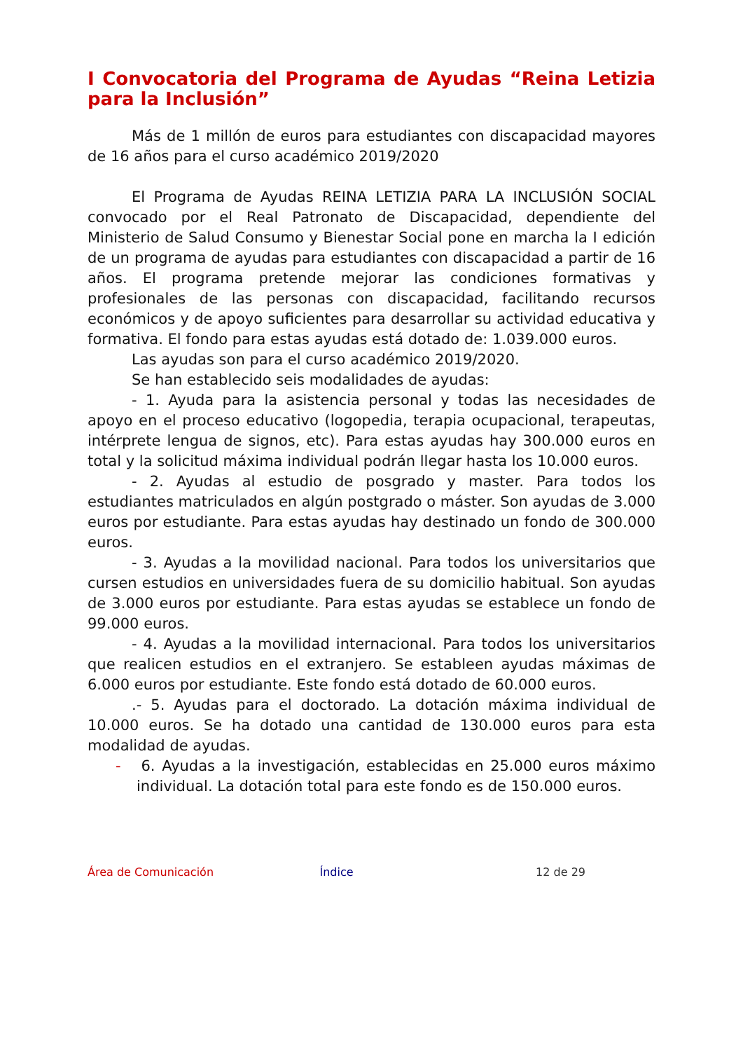I Convocatoria del Programa de Ayudas “Reina Letizia para la Inclusión”
Más de 1 millón de euros para estudiantes con discapacidad mayores de 16 años para el curso académico 2019/2020
El Programa de Ayudas REINA LETIZIA PARA LA INCLUSIÓN SOCIAL convocado por el Real Patronato de Discapacidad, dependiente del Ministerio de Salud Consumo y Bienestar Social pone en marcha la I edición de un programa de ayudas para estudiantes con discapacidad a partir de 16 años. El programa pretende mejorar las condiciones formativas y profesionales de las personas con discapacidad, facilitando recursos económicos y de apoyo suficientes para desarrollar su actividad educativa y formativa. El fondo para estas ayudas está dotado de: 1.039.000 euros.
Las ayudas son para el curso académico 2019/2020.
Se han establecido seis modalidades de ayudas:
- 1. Ayuda para la asistencia personal y todas las necesidades de apoyo en el proceso educativo (logopedia, terapia ocupacional, terapeutas, intérprete lengua de signos, etc). Para estas ayudas hay 300.000 euros en total y la solicitud máxima individual podrán llegar hasta los 10.000 euros.
- 2. Ayudas al estudio de posgrado y master. Para todos los estudiantes matriculados en algún postgrado o máster. Son ayudas de 3.000 euros por estudiante. Para estas ayudas hay destinado un fondo de 300.000 euros.
- 3. Ayudas a la movilidad nacional. Para todos los universitarios que cursen estudios en universidades fuera de su domicilio habitual. Son ayudas de 3.000 euros por estudiante. Para estas ayudas se establece un fondo de 99.000 euros.
- 4. Ayudas a la movilidad internacional. Para todos los universitarios que realicen estudios en el extranjero. Se estableen ayudas máximas de 6.000 euros por estudiante. Este fondo está dotado de 60.000 euros.
.- 5. Ayudas para el doctorado. La dotación máxima individual de 10.000 euros. Se ha dotado una cantidad de 130.000 euros para esta modalidad de ayudas.
- 6. Ayudas a la investigación, establecidas en 25.000 euros máximo individual. La dotación total para este fondo es de 150.000 euros.
Área de Comunicación Índice 12 de 29